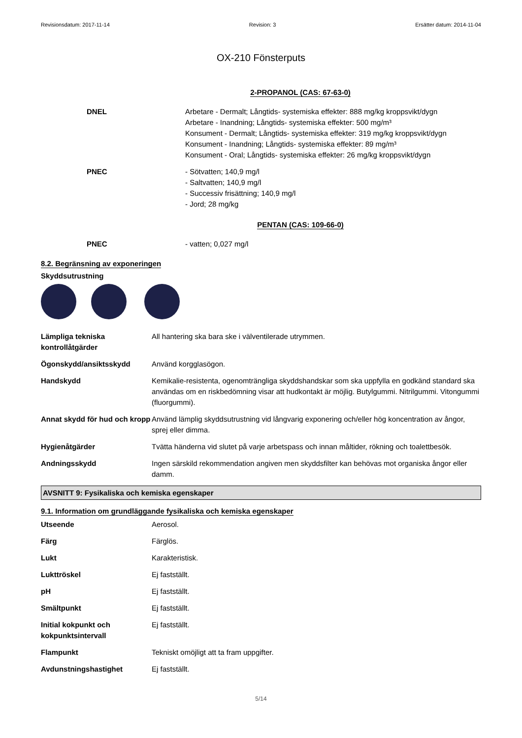Revisionsdatum: 2017-11-14 Revision: 3 Ersätter datum: 2014-11-04
OX-210 Fönsterputs
2-PROPANOL (CAS: 67-63-0)
| DNEL | Arbetare - Dermalt; Långtids- systemiska effekter: 888 mg/kg kroppsvikt/dygn Arbetare - Inandning; Långtids- systemiska effekter: 500 mg/m³ Konsument - Dermalt; Långtids- systemiska effekter: 319 mg/kg kroppsvikt/dygn Konsument - Inandning; Långtids- systemiska effekter: 89 mg/m³ Konsument - Oral; Långtids- systemiska effekter: 26 mg/kg kroppsvikt/dygn |
| PNEC | - Sötvatten; 140,9 mg/l - Saltvatten; 140,9 mg/l - Successiv frisättning; 140,9 mg/l - Jord; 28 mg/kg |
PENTAN (CAS: 109-66-0)
| PNEC | - vatten; 0,027 mg/l |
8.2. Begränsning av exponeringen
Skyddsutrustning
| Lämpliga tekniska kontrollåtgärder | All hantering ska bara ske i välventilerade utrymmen. |
| Ögonskydd/ansiktsskydd | Använd korgglasögon. |
| Handskydd | Kemikalie-resistenta, ogenomträngliga skyddshandskar som ska uppfylla en godkänd standard ska användas om en riskbedömning visar att hudkontakt är möjlig. Butylgummi. Nitrilgummi. Vitongummi (fluorgummi). |
| Annat skydd för hud och kropp | Använd lämplig skyddsutrustning vid långvarig exponering och/eller hög koncentration av ångor, sprej eller dimma. |
| Hygienåtgärder | Tvätta händerna vid slutet på varje arbetspass och innan måltider, rökning och toalettbesök. |
| Andningsskydd | Ingen särskild rekommendation angiven men skyddsfilter kan behövas mot organiska ångor eller damm. |
AVSNITT 9: Fysikaliska och kemiska egenskaper
9.1. Information om grundläggande fysikaliska och kemiska egenskaper
| Utseende | Aerosol. |
| Färg | Färglös. |
| Lukt | Karakteristisk. |
| Lukttröskel | Ej fastställt. |
| pH | Ej fastställt. |
| Smältpunkt | Ej fastställt. |
| Initial kokpunkt och kokpunktsintervall | Ej fastställt. |
| Flampunkt | Tekniskt omöjligt att ta fram uppgifter. |
| Avdunstningshastighet | Ej fastställt. |
5/14